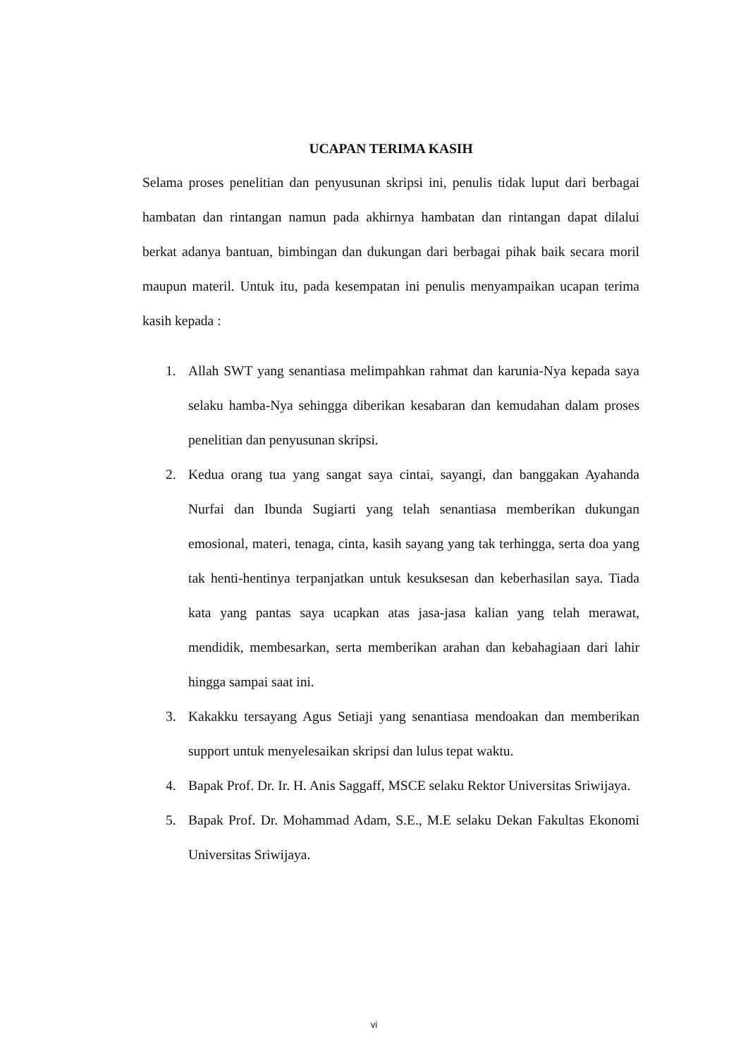UCAPAN TERIMA KASIH
Selama proses penelitian dan penyusunan skripsi ini, penulis tidak luput dari berbagai hambatan dan rintangan namun pada akhirnya hambatan dan rintangan dapat dilalui berkat adanya bantuan, bimbingan dan dukungan dari berbagai pihak baik secara moril maupun materil. Untuk itu, pada kesempatan ini penulis menyampaikan ucapan terima kasih kepada :
1. Allah SWT yang senantiasa melimpahkan rahmat dan karunia-Nya kepada saya selaku hamba-Nya sehingga diberikan kesabaran dan kemudahan dalam proses penelitian dan penyusunan skripsi.
2. Kedua orang tua yang sangat saya cintai, sayangi, dan banggakan Ayahanda Nurfai dan Ibunda Sugiarti yang telah senantiasa memberikan dukungan emosional, materi, tenaga, cinta, kasih sayang yang tak terhingga, serta doa yang tak henti-hentinya terpanjatkan untuk kesuksesan dan keberhasilan saya. Tiada kata yang pantas saya ucapkan atas jasa-jasa kalian yang telah merawat, mendidik, membesarkan, serta memberikan arahan dan kebahagiaan dari lahir hingga sampai saat ini.
3. Kakakku tersayang Agus Setiaji yang senantiasa mendoakan dan memberikan support untuk menyelesaikan skripsi dan lulus tepat waktu.
4. Bapak Prof. Dr. Ir. H. Anis Saggaff, MSCE selaku Rektor Universitas Sriwijaya.
5. Bapak Prof. Dr. Mohammad Adam, S.E., M.E selaku Dekan Fakultas Ekonomi Universitas Sriwijaya.
vi